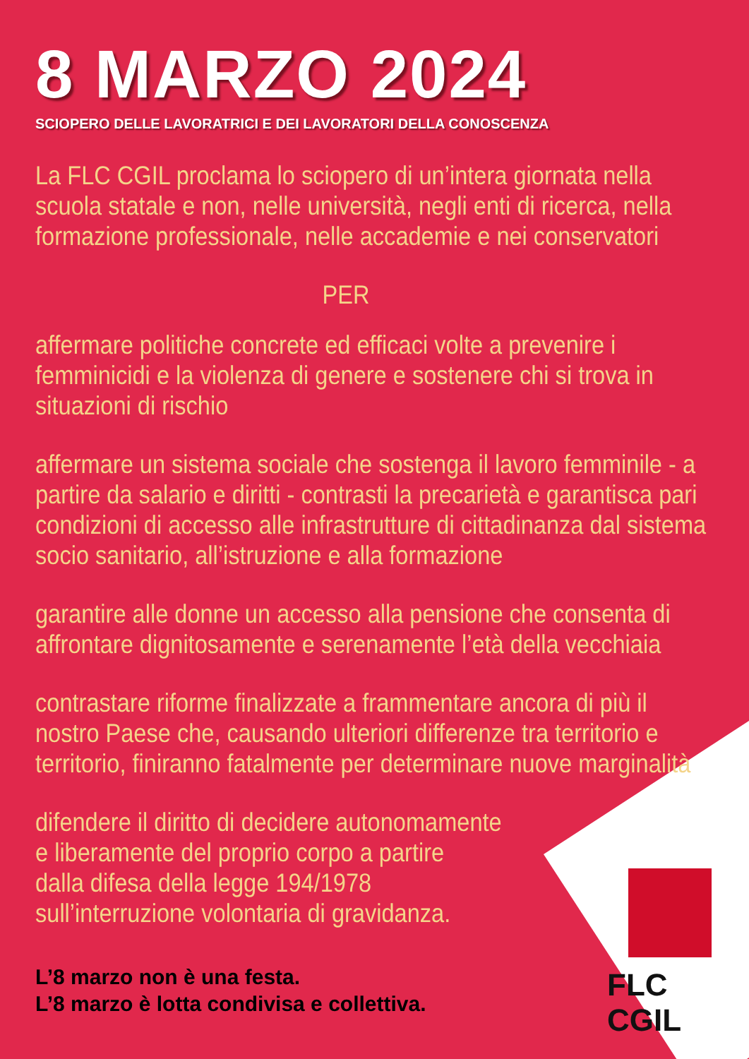8 MARZO 2024
SCIOPERO DELLE LAVORATRICI E DEI LAVORATORI DELLA CONOSCENZA
La FLC CGIL proclama lo sciopero di un’intera giornata nella scuola statale e non, nelle università, negli enti di ricerca, nella formazione professionale, nelle accademie e nei conservatori
PER
affermare politiche concrete ed efficaci volte a prevenire i femminicidi e la violenza di genere e sostenere chi si trova in situazioni di rischio
affermare un sistema sociale che sostenga il lavoro femminile - a partire da salario e diritti - contrasti la precarietà e garantisca pari condizioni di accesso alle infrastrutture di cittadinanza dal sistema socio sanitario, all’istruzione e alla formazione
garantire alle donne un accesso alla pensione che consenta di affrontare dignitosamente e serenamente l’età della vecchiaia
contrastare riforme finalizzate a frammentare ancora di più il nostro Paese che, causando ulteriori differenze tra territorio e territorio, finiranno fatalmente per determinare nuove marginalità
difendere il diritto di decidere autonomamente
e liberamente del proprio corpo a partire
dalla difesa della legge 194/1978
sull’interruzione volontaria di gravidanza.
L’8 marzo non è una festa.
L’8 marzo è lotta condivisa e collettiva.
FLC CGIL